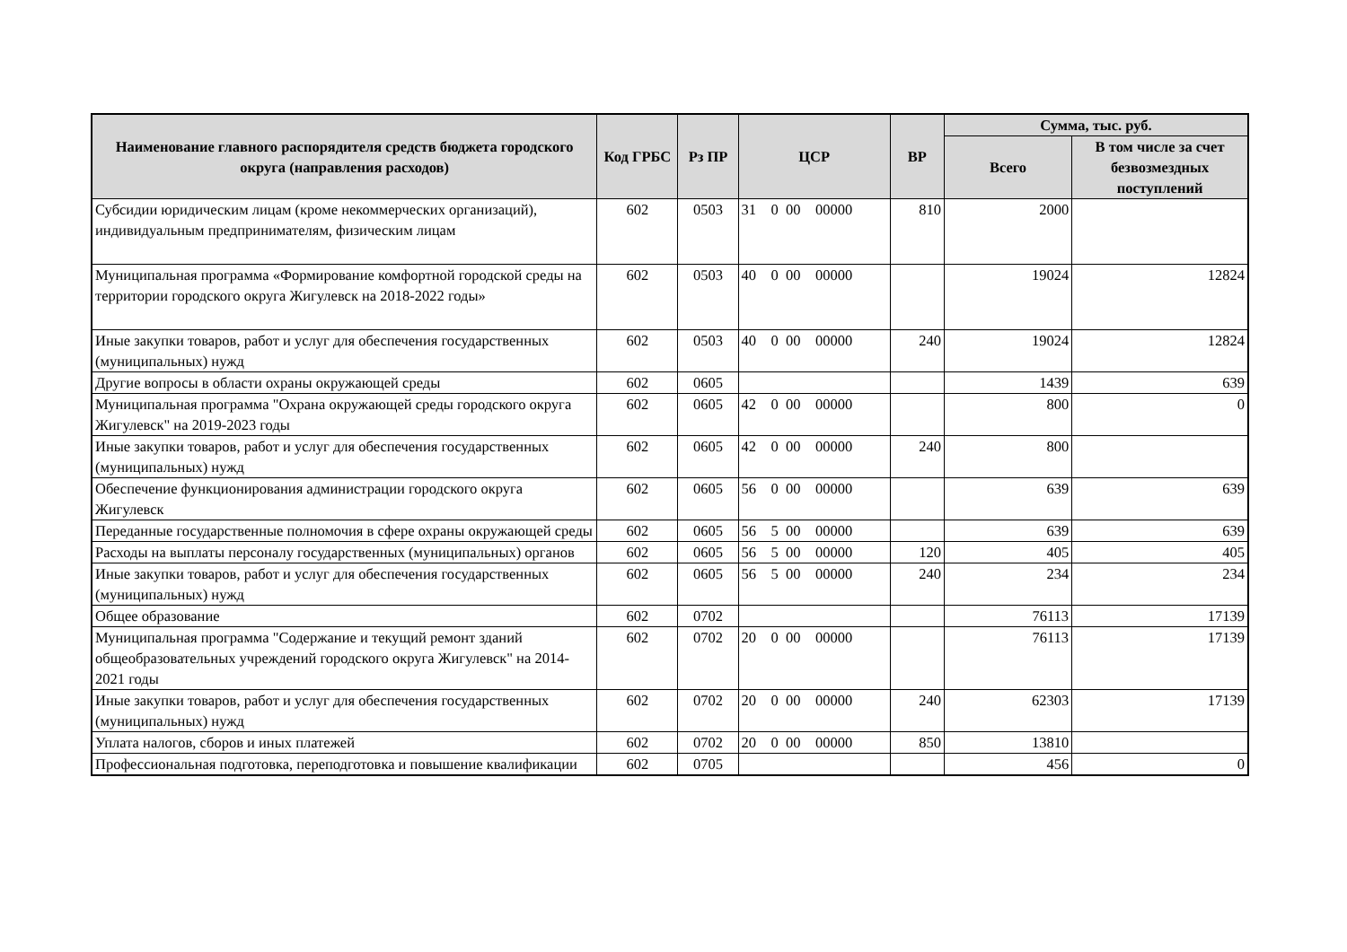| Наименование главного распорядителя средств бюджета городского округа (направления расходов) | Код ГРБС | Рз ПР | ЦСР | ВР | Сумма, тыс. руб. | |
| --- | --- | --- | --- | --- | --- | --- |
| | | | | | Всего | В том числе за счет безвозмездных поступлений |
| Субсидии юридическим лицам (кроме некоммерческих организаций), индивидуальным предпринимателям, физическим лицам | 602 | 0503 | 31 0 00 00000 | 810 | 2000 | |
| Муниципальная программа «Формирование комфортной городской среды на территории городского округа Жигулевск на 2018-2022 годы» | 602 | 0503 | 40 0 00 00000 | | 19024 | 12824 |
| Иные закупки товаров, работ и услуг для обеспечения государственных (муниципальных) нужд | 602 | 0503 | 40 0 00 00000 | 240 | 19024 | 12824 |
| Другие вопросы в области охраны окружающей среды | 602 | 0605 | | | 1439 | 639 |
| Муниципальная программа "Охрана окружающей среды городского округа Жигулевск" на 2019-2023 годы | 602 | 0605 | 42 0 00 00000 | | 800 | 0 |
| Иные закупки товаров, работ и услуг для обеспечения государственных (муниципальных) нужд | 602 | 0605 | 42 0 00 00000 | 240 | 800 | |
| Обеспечение функционирования администрации городского округа Жигулевск | 602 | 0605 | 56 0 00 00000 | | 639 | 639 |
| Переданные государственные полномочия в сфере охраны окружающей среды | 602 | 0605 | 56 5 00 00000 | | 639 | 639 |
| Расходы на выплаты персоналу государственных (муниципальных) органов | 602 | 0605 | 56 5 00 00000 | 120 | 405 | 405 |
| Иные закупки товаров, работ и услуг для обеспечения государственных (муниципальных) нужд | 602 | 0605 | 56 5 00 00000 | 240 | 234 | 234 |
| Общее образование | 602 | 0702 | | | 76113 | 17139 |
| Муниципальная программа "Содержание и текущий ремонт зданий общеобразовательных учреждений городского округа Жигулевск" на 2014-2021 годы | 602 | 0702 | 20 0 00 00000 | | 76113 | 17139 |
| Иные закупки товаров, работ и услуг для обеспечения государственных (муниципальных) нужд | 602 | 0702 | 20 0 00 00000 | 240 | 62303 | 17139 |
| Уплата налогов, сборов и иных платежей | 602 | 0702 | 20 0 00 00000 | 850 | 13810 | |
| Профессиональная подготовка, переподготовка и повышение квалификации | 602 | 0705 | | | 456 | 0 |